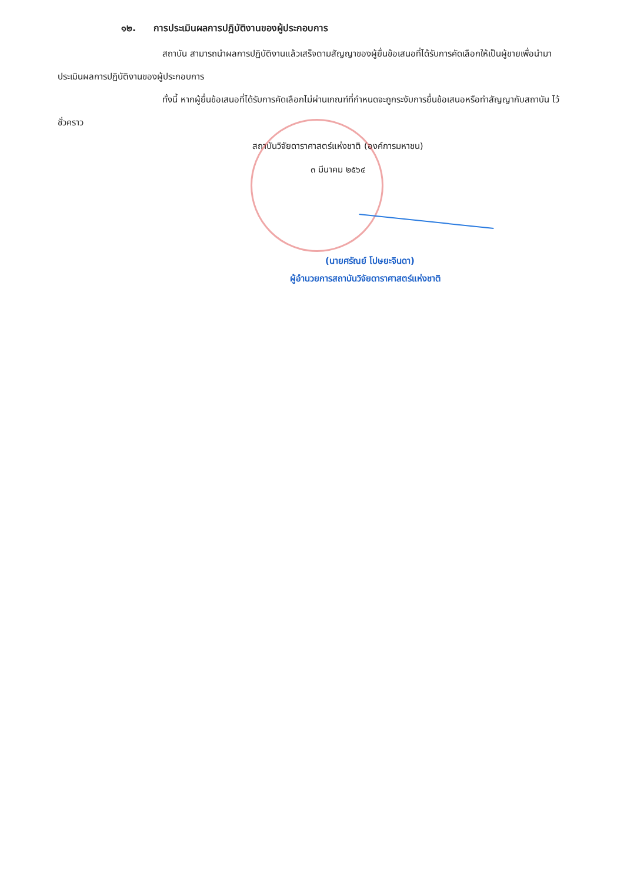๑๒. การประเมินผลการปฏิบัติงานของผู้ประกอบการ
สถาบัน สามารถนำผลการปฏิบัติงานแล้วเสร็จตามสัญญาของผู้ยื่นข้อเสนอที่ได้รับการคัดเลือกให้เป็นผู้ขายเพื่อนำมาประเมินผลการปฏิบัติงานของผู้ประกอบการ
ทั้งนี้ หากผู้ยื่นข้อเสนอที่ได้รับการคัดเลือกไม่ผ่านเกณฑ์ที่กำหนดจะถูกระงับการยื่นข้อเสนอหรือทำสัญญากับสถาบัน ไว้ชั่วคราว
สถาบันวิจัยดาราศาสตร์แห่งชาติ (องค์การมหาชน)
๓ มีนาคม ๒๕๖๔
(นายศรัณย์ โปษยะจินดา)
ผู้อำนวยการสถาบันวิจัยดาราศาสตร์แห่งชาติ